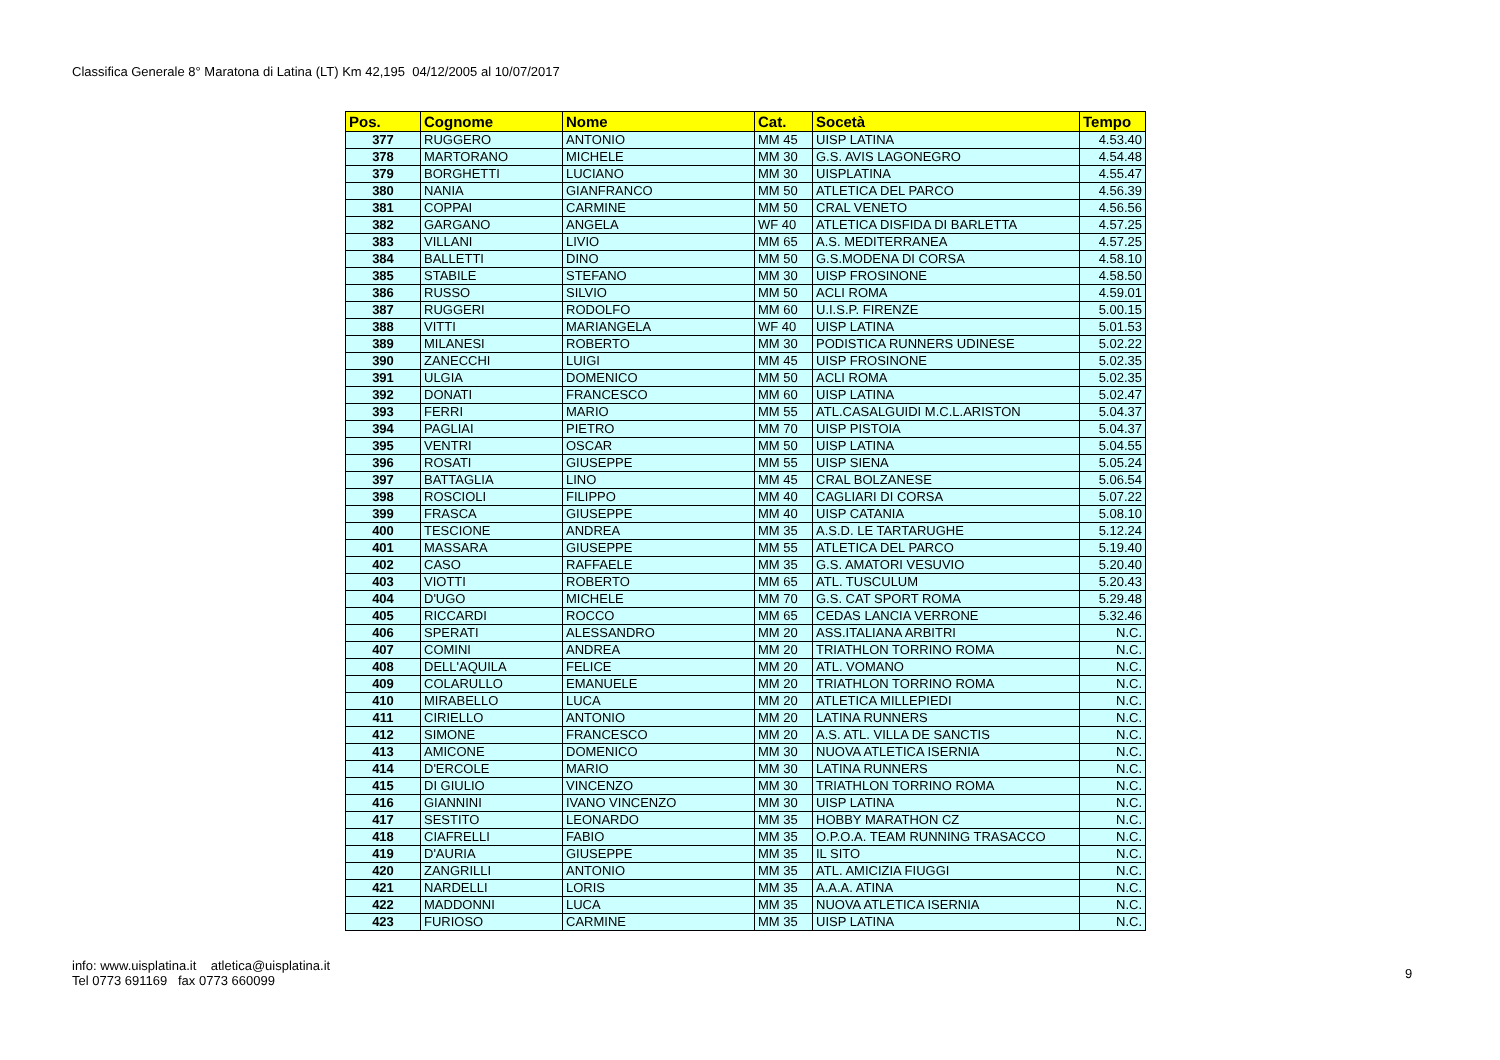Classifica Generale 8° Maratona di Latina (LT) Km 42,195 04/12/2005 al 10/07/2017
| Pos. | Cognome | Nome | Cat. | Socetà | Tempo |
| --- | --- | --- | --- | --- | --- |
| 377 | RUGGERO | ANTONIO | MM 45 | UISP LATINA | 4.53.40 |
| 378 | MARTORANO | MICHELE | MM 30 | G.S. AVIS LAGONEGRO | 4.54.48 |
| 379 | BORGHETTI | LUCIANO | MM 30 | UISPLATINA | 4.55.47 |
| 380 | NANIA | GIANFRANCO | MM 50 | ATLETICA DEL PARCO | 4.56.39 |
| 381 | COPPAI | CARMINE | MM 50 | CRAL VENETO | 4.56.56 |
| 382 | GARGANO | ANGELA | WF 40 | ATLETICA DISFIDA DI BARLETTA | 4.57.25 |
| 383 | VILLANI | LIVIO | MM 65 | A.S. MEDITERRANEA | 4.57.25 |
| 384 | BALLETTI | DINO | MM 50 | G.S.MODENA DI CORSA | 4.58.10 |
| 385 | STABILE | STEFANO | MM 30 | UISP FROSINONE | 4.58.50 |
| 386 | RUSSO | SILVIO | MM 50 | ACLI ROMA | 4.59.01 |
| 387 | RUGGERI | RODOLFO | MM 60 | U.I.S.P. FIRENZE | 5.00.15 |
| 388 | VITTI | MARIANGELA | WF 40 | UISP LATINA | 5.01.53 |
| 389 | MILANESI | ROBERTO | MM 30 | PODISTICA RUNNERS UDINESE | 5.02.22 |
| 390 | ZANECCHI | LUIGI | MM 45 | UISP FROSINONE | 5.02.35 |
| 391 | ULGIA | DOMENICO | MM 50 | ACLI ROMA | 5.02.35 |
| 392 | DONATI | FRANCESCO | MM 60 | UISP LATINA | 5.02.47 |
| 393 | FERRI | MARIO | MM 55 | ATL.CASALGUIDI M.C.L.ARISTON | 5.04.37 |
| 394 | PAGLIAI | PIETRO | MM 70 | UISP PISTOIA | 5.04.37 |
| 395 | VENTRI | OSCAR | MM 50 | UISP LATINA | 5.04.55 |
| 396 | ROSATI | GIUSEPPE | MM 55 | UISP SIENA | 5.05.24 |
| 397 | BATTAGLIA | LINO | MM 45 | CRAL BOLZANESE | 5.06.54 |
| 398 | ROSCIOLI | FILIPPO | MM 40 | CAGLIARI DI CORSA | 5.07.22 |
| 399 | FRASCA | GIUSEPPE | MM 40 | UISP CATANIA | 5.08.10 |
| 400 | TESCIONE | ANDREA | MM 35 | A.S.D. LE TARTARUGHE | 5.12.24 |
| 401 | MASSARA | GIUSEPPE | MM 55 | ATLETICA DEL PARCO | 5.19.40 |
| 402 | CASO | RAFFAELE | MM 35 | G.S. AMATORI VESUVIO | 5.20.40 |
| 403 | VIOTTI | ROBERTO | MM 65 | ATL. TUSCULUM | 5.20.43 |
| 404 | D'UGO | MICHELE | MM 70 | G.S. CAT SPORT ROMA | 5.29.48 |
| 405 | RICCARDI | ROCCO | MM 65 | CEDAS LANCIA VERRONE | 5.32.46 |
| 406 | SPERATI | ALESSANDRO | MM 20 | ASS.ITALIANA ARBITRI | N.C. |
| 407 | COMINI | ANDREA | MM 20 | TRIATHLON TORRINO ROMA | N.C. |
| 408 | DELL'AQUILA | FELICE | MM 20 | ATL. VOMANO | N.C. |
| 409 | COLARULLO | EMANUELE | MM 20 | TRIATHLON TORRINO ROMA | N.C. |
| 410 | MIRABELLO | LUCA | MM 20 | ATLETICA MILLEPIEDI | N.C. |
| 411 | CIRIELLO | ANTONIO | MM 20 | LATINA RUNNERS | N.C. |
| 412 | SIMONE | FRANCESCO | MM 20 | A.S. ATL. VILLA DE SANCTIS | N.C. |
| 413 | AMICONE | DOMENICO | MM 30 | NUOVA ATLETICA ISERNIA | N.C. |
| 414 | D'ERCOLE | MARIO | MM 30 | LATINA RUNNERS | N.C. |
| 415 | DI GIULIO | VINCENZO | MM 30 | TRIATHLON TORRINO ROMA | N.C. |
| 416 | GIANNINI | IVANO VINCENZO | MM 30 | UISP LATINA | N.C. |
| 417 | SESTITO | LEONARDO | MM 35 | HOBBY MARATHON CZ | N.C. |
| 418 | CIAFRELLI | FABIO | MM 35 | O.P.O.A. TEAM RUNNING TRASACCO | N.C. |
| 419 | D'AURIA | GIUSEPPE | MM 35 | IL SITO | N.C. |
| 420 | ZANGRILLI | ANTONIO | MM 35 | ATL. AMICIZIA FIUGGI | N.C. |
| 421 | NARDELLI | LORIS | MM 35 | A.A.A. ATINA | N.C. |
| 422 | MADDONNI | LUCA | MM 35 | NUOVA ATLETICA ISERNIA | N.C. |
| 423 | FURIOSO | CARMINE | MM 35 | UISP LATINA | N.C. |
info: www.uisplatina.it atletica@uisplatina.it
Tel 0773 691169 fax 0773 660099
9